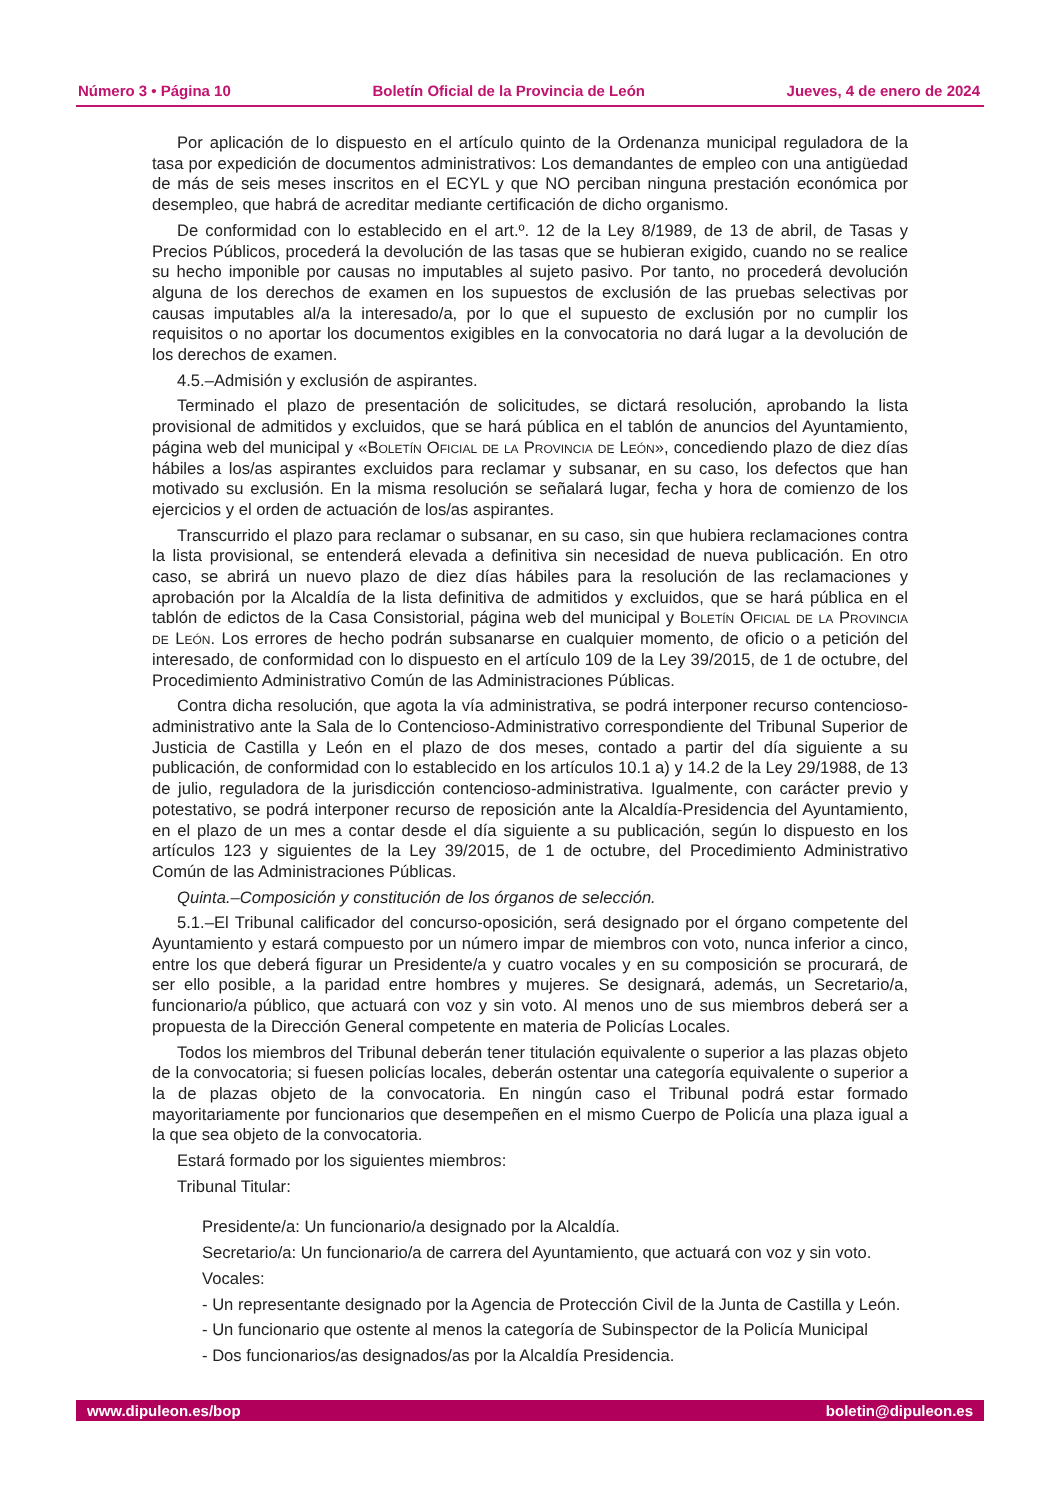Número 3 • Página 10 Boletín Oficial de la Provincia de León Jueves, 4 de enero de 2024
Por aplicación de lo dispuesto en el artículo quinto de la Ordenanza municipal reguladora de la tasa por expedición de documentos administrativos: Los demandantes de empleo con una antigüedad de más de seis meses inscritos en el ECYL y que NO perciban ninguna prestación económica por desempleo, que habrá de acreditar mediante certificación de dicho organismo.
De conformidad con lo establecido en el art.º. 12 de la Ley 8/1989, de 13 de abril, de Tasas y Precios Públicos, procederá la devolución de las tasas que se hubieran exigido, cuando no se realice su hecho imponible por causas no imputables al sujeto pasivo. Por tanto, no procederá devolución alguna de los derechos de examen en los supuestos de exclusión de las pruebas selectivas por causas imputables al/a la interesado/a, por lo que el supuesto de exclusión por no cumplir los requisitos o no aportar los documentos exigibles en la convocatoria no dará lugar a la devolución de los derechos de examen.
4.5.–Admisión y exclusión de aspirantes.
Terminado el plazo de presentación de solicitudes, se dictará resolución, aprobando la lista provisional de admitidos y excluidos, que se hará pública en el tablón de anuncios del Ayuntamiento, página web del municipal y «Boletín Oficial de la Provincia de León», concediendo plazo de diez días hábiles a los/as aspirantes excluidos para reclamar y subsanar, en su caso, los defectos que han motivado su exclusión. En la misma resolución se señalará lugar, fecha y hora de comienzo de los ejercicios y el orden de actuación de los/as aspirantes.
Transcurrido el plazo para reclamar o subsanar, en su caso, sin que hubiera reclamaciones contra la lista provisional, se entenderá elevada a definitiva sin necesidad de nueva publicación. En otro caso, se abrirá un nuevo plazo de diez días hábiles para la resolución de las reclamaciones y aprobación por la Alcaldía de la lista definitiva de admitidos y excluidos, que se hará pública en el tablón de edictos de la Casa Consistorial, página web del municipal y Boletín Oficial de la Provincia de León. Los errores de hecho podrán subsanarse en cualquier momento, de oficio o a petición del interesado, de conformidad con lo dispuesto en el artículo 109 de la Ley 39/2015, de 1 de octubre, del Procedimiento Administrativo Común de las Administraciones Públicas.
Contra dicha resolución, que agota la vía administrativa, se podrá interponer recurso contencioso-administrativo ante la Sala de lo Contencioso-Administrativo correspondiente del Tribunal Superior de Justicia de Castilla y León en el plazo de dos meses, contado a partir del día siguiente a su publicación, de conformidad con lo establecido en los artículos 10.1 a) y 14.2 de la Ley 29/1988, de 13 de julio, reguladora de la jurisdicción contencioso-administrativa. Igualmente, con carácter previo y potestativo, se podrá interponer recurso de reposición ante la Alcaldía-Presidencia del Ayuntamiento, en el plazo de un mes a contar desde el día siguiente a su publicación, según lo dispuesto en los artículos 123 y siguientes de la Ley 39/2015, de 1 de octubre, del Procedimiento Administrativo Común de las Administraciones Públicas.
Quinta.–Composición y constitución de los órganos de selección.
5.1.–El Tribunal calificador del concurso-oposición, será designado por el órgano competente del Ayuntamiento y estará compuesto por un número impar de miembros con voto, nunca inferior a cinco, entre los que deberá figurar un Presidente/a y cuatro vocales y en su composición se procurará, de ser ello posible, a la paridad entre hombres y mujeres. Se designará, además, un Secretario/a, funcionario/a público, que actuará con voz y sin voto. Al menos uno de sus miembros deberá ser a propuesta de la Dirección General competente en materia de Policías Locales.
Todos los miembros del Tribunal deberán tener titulación equivalente o superior a las plazas objeto de la convocatoria; si fuesen policías locales, deberán ostentar una categoría equivalente o superior a la de plazas objeto de la convocatoria. En ningún caso el Tribunal podrá estar formado mayoritariamente por funcionarios que desempeñen en el mismo Cuerpo de Policía una plaza igual a la que sea objeto de la convocatoria.
Estará formado por los siguientes miembros:
Tribunal Titular:
Presidente/a: Un funcionario/a designado por la Alcaldía.
Secretario/a: Un funcionario/a de carrera del Ayuntamiento, que actuará con voz y sin voto.
Vocales:
- Un representante designado por la Agencia de Protección Civil de la Junta de Castilla y León.
- Un funcionario que ostente al menos la categoría de Subinspector de la Policía Municipal
- Dos funcionarios/as designados/as por la Alcaldía Presidencia.
www.dipuleon.es/bop boletin@dipuleon.es